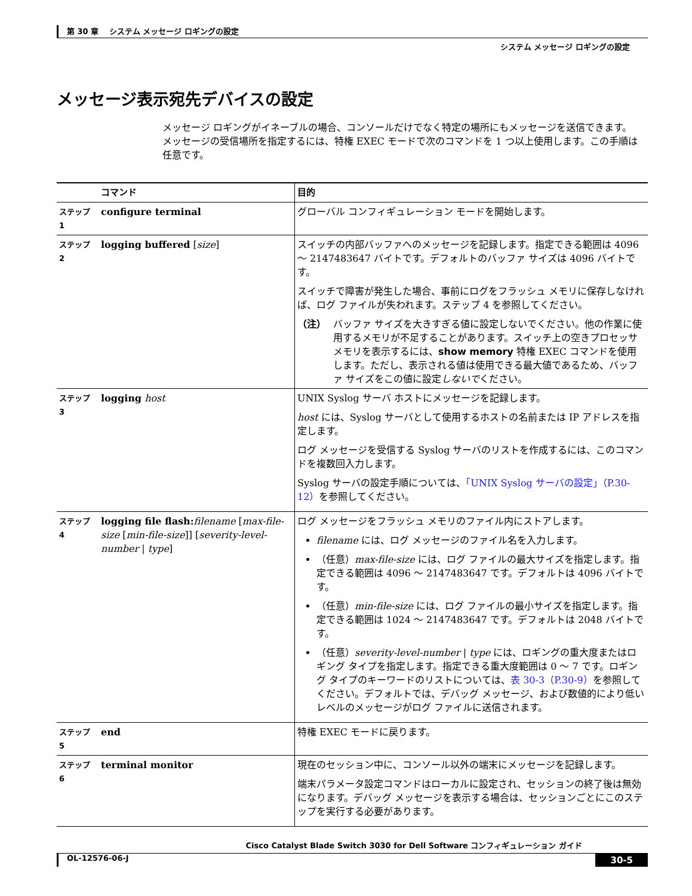第 30 章　 システム メッセージ ロギングの設定
システム メッセージ ロギングの設定
メッセージ表示宛先デバイスの設定
メッセージ ロギングがイネーブルの場合、コンソールだけでなく特定の場所にもメッセージを送信できます。メッセージの受信場所を指定するには、特権 EXEC モードで次のコマンドを 1 つ以上使用します。この手順は任意です。
| | コマンド | 目的 |
| --- | --- | --- |
| ステップ 1 | configure terminal | グローバル コンフィギュレーション モードを開始します。 |
| ステップ 2 | logging buffered [ size ] | スイッチの内部バッファへのメッセージを記録します。指定できる範囲は 4096 ～ 2147483647 バイトです。デフォルトのバッファ サイズは 4096 バイトです。 スイッチで障害が発生した場合、事前にログをフラッシュ メモリに保存しなければ、ログ ファイルが失われます。ステップ 4 を参照してください。 （注） バッファ サイズを大きすぎる値に設定しないでください。他の作業に使用するメモリが不足することがあります。スイッチ上の空きプロセッサ メモリを表示するには、 show memory 特権 EXEC コマンドを使用します。ただし、表示される値は使用できる最大値であるため、バッファ サイズをこの値に設定 しないで ください。 |
| ステップ 3 | logging host | UNIX Syslog サーバ ホストにメッセージを記録します。 host には、Syslog サーバとして使用するホストの名前または IP アドレスを指定します。 ログ メッセージを受信する Syslog サーバのリストを作成するには、このコマンドを複数回入力します。 Syslog サーバの設定手順については、 「UNIX Syslog サーバの設定」（P.30-12） を参照してください。 |
| ステップ 4 | logging file flash: filename [ max-file-size [ min-file-size ]] [ severity-level-number / type ] | ログ メッセージをフラッシュ メモリのファイル内にストアします。 filename には、ログ メッセージのファイル名を入力します。 （任意） max-file-size には、ログ ファイルの最大サイズを指定します。指定できる範囲は 4096 ～ 2147483647 です。デフォルトは 4096 バイトです。 （任意） min-file-size には、ログ ファイルの最小サイズを指定します。指定できる範囲は 1024 ～ 2147483647 です。デフォルトは 2048 バイトです。 （任意） severity-level-number / type には、ロギングの重大度またはロギング タイプを指定します。指定できる重大度範囲は 0 ～ 7 です。ロギング タイプのキーワードのリストについては、 表 30-3（P.30-9） を参照してください。デフォルトでは、デバッグ メッセージ、および数値的により低いレベルのメッセージがログ ファイルに送信されます。 |
| ステップ 5 | end | 特権 EXEC モードに戻ります。 |
| ステップ 6 | terminal monitor | 現在のセッション中に、コンソール以外の端末にメッセージを記録します。 端末パラメータ設定コマンドはローカルに設定され、セッションの終了後は無効になります。デバッグ メッセージを表示する場合は、セッションごとにこのステップを実行する必要があります。 |
Cisco Catalyst Blade Switch 3030 for Dell Software コンフィギュレーション ガイド
OL-12576-06-J 30-5